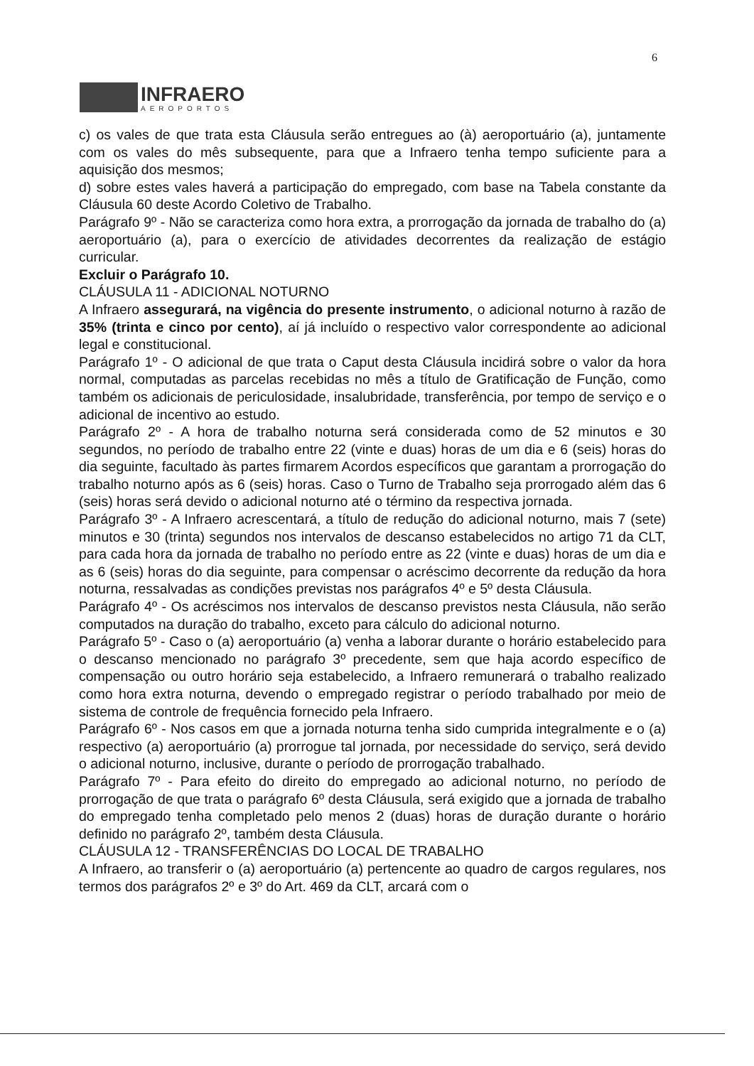6
INFRAERO
AEROPORTOS
c) os vales de que trata esta Cláusula serão entregues ao (à) aeroportuário (a), juntamente com os vales do mês subsequente, para que a Infraero tenha tempo suficiente para a aquisição dos mesmos;
d) sobre estes vales haverá a participação do empregado, com base na Tabela constante da Cláusula 60 deste Acordo Coletivo de Trabalho.
Parágrafo 9º - Não se caracteriza como hora extra, a prorrogação da jornada de trabalho do (a) aeroportuário (a), para o exercício de atividades decorrentes da realização de estágio curricular.
Excluir o Parágrafo 10.
CLÁUSULA 11 - ADICIONAL NOTURNO
A Infraero assegurará, na vigência do presente instrumento, o adicional noturno à razão de 35% (trinta e cinco por cento), aí já incluído o respectivo valor correspondente ao adicional legal e constitucional.
Parágrafo 1º - O adicional de que trata o Caput desta Cláusula incidirá sobre o valor da hora normal, computadas as parcelas recebidas no mês a título de Gratificação de Função, como também os adicionais de periculosidade, insalubridade, transferência, por tempo de serviço e o adicional de incentivo ao estudo.
Parágrafo 2º - A hora de trabalho noturna será considerada como de 52 minutos e 30 segundos, no período de trabalho entre 22 (vinte e duas) horas de um dia e 6 (seis) horas do dia seguinte, facultado às partes firmarem Acordos específicos que garantam a prorrogação do trabalho noturno após as 6 (seis) horas. Caso o Turno de Trabalho seja prorrogado além das 6 (seis) horas será devido o adicional noturno até o término da respectiva jornada.
Parágrafo 3º - A Infraero acrescentará, a título de redução do adicional noturno, mais 7 (sete) minutos e 30 (trinta) segundos nos intervalos de descanso estabelecidos no artigo 71 da CLT, para cada hora da jornada de trabalho no período entre as 22 (vinte e duas) horas de um dia e as 6 (seis) horas do dia seguinte, para compensar o acréscimo decorrente da redução da hora noturna, ressalvadas as condições previstas nos parágrafos 4º e 5º desta Cláusula.
Parágrafo 4º - Os acréscimos nos intervalos de descanso previstos nesta Cláusula, não serão computados na duração do trabalho, exceto para cálculo do adicional noturno.
Parágrafo 5º - Caso o (a) aeroportuário (a) venha a laborar durante o horário estabelecido para o descanso mencionado no parágrafo 3º precedente, sem que haja acordo específico de compensação ou outro horário seja estabelecido, a Infraero remunerará o trabalho realizado como hora extra noturna, devendo o empregado registrar o período trabalhado por meio de sistema de controle de frequência fornecido pela Infraero.
Parágrafo 6º - Nos casos em que a jornada noturna tenha sido cumprida integralmente e o (a) respectivo (a) aeroportuário (a) prorrogue tal jornada, por necessidade do serviço, será devido o adicional noturno, inclusive, durante o período de prorrogação trabalhado.
Parágrafo 7º - Para efeito do direito do empregado ao adicional noturno, no período de prorrogação de que trata o parágrafo 6º desta Cláusula, será exigido que a jornada de trabalho do empregado tenha completado pelo menos 2 (duas) horas de duração durante o horário definido no parágrafo 2º, também desta Cláusula.
CLÁUSULA 12 - TRANSFERÊNCIAS DO LOCAL DE TRABALHO
A Infraero, ao transferir o (a) aeroportuário (a) pertencente ao quadro de cargos regulares, nos termos dos parágrafos 2º e 3º do Art. 469 da CLT, arcará com o